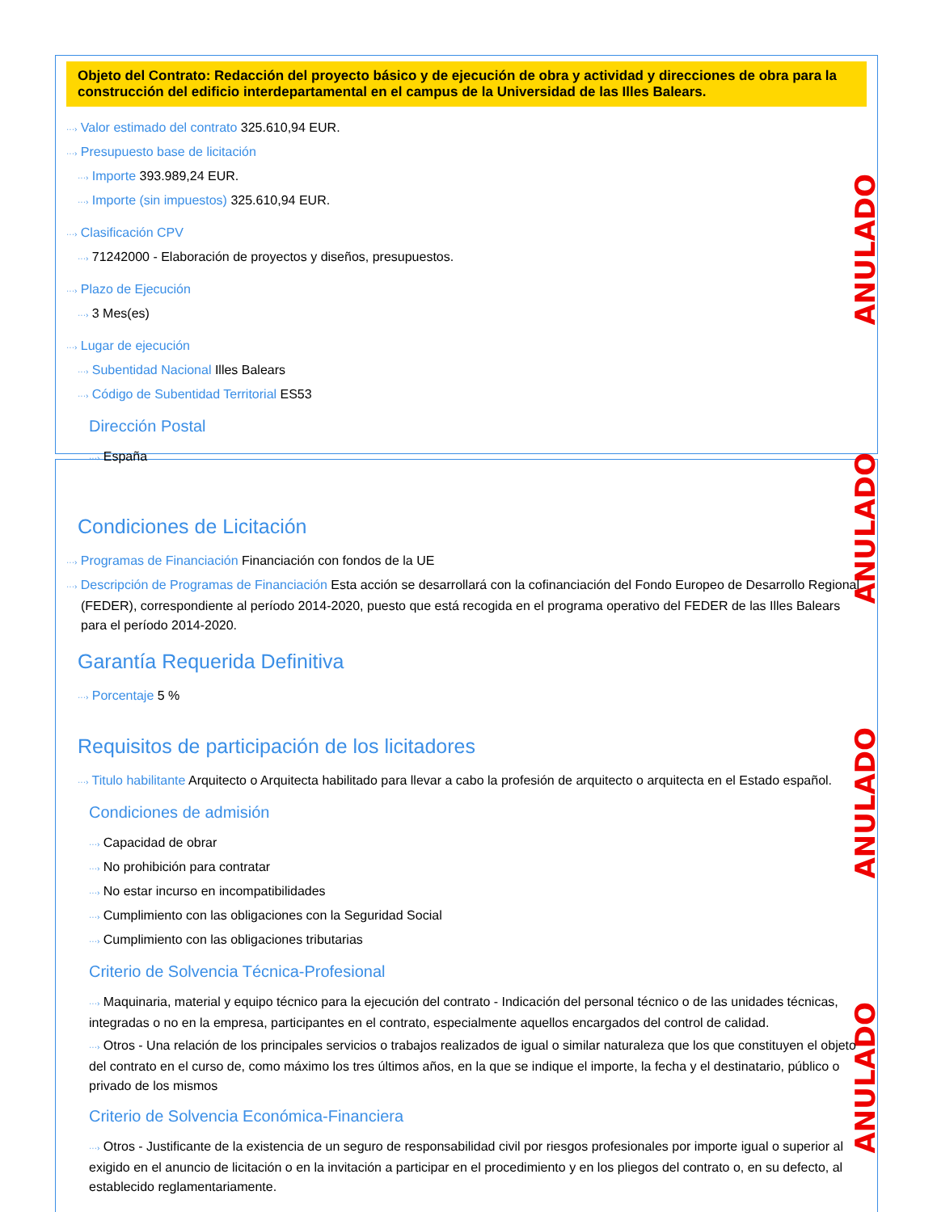ANULADO
ANULADO
ANULADO
ANULADO
Objeto del Contrato: Redacción del proyecto básico y de ejecución de obra y actividad y direcciones de obra para la construcción del edificio interdepartamental en el campus de la Universidad de las Illes Balears.
···› Valor estimado del contrato 325.610,94 EUR.
···› Presupuesto base de licitación
···› Importe 393.989,24 EUR.
···› Importe (sin impuestos) 325.610,94 EUR.
···› Clasificación CPV
···› 71242000 - Elaboración de proyectos y diseños, presupuestos.
···› Plazo de Ejecución
···› 3 Mes(es)
···› Lugar de ejecución
···› Subentidad Nacional Illes Balears
···› Código de Subentidad Territorial ES53
Dirección Postal
···› España
Condiciones de Licitación
···› Programas de Financiación Financiación con fondos de la UE
···› Descripción de Programas de Financiación Esta acción se desarrollará con la cofinanciación del Fondo Europeo de Desarrollo Regional (FEDER), correspondiente al período 2014-2020, puesto que está recogida en el programa operativo del FEDER de las Illes Balears para el período 2014-2020.
Garantía Requerida Definitiva
···› Porcentaje 5 %
Requisitos de participación de los licitadores
···› Titulo habilitante Arquitecto o Arquitecta habilitado para llevar a cabo la profesión de arquitecto o arquitecta en el Estado español.
Condiciones de admisión
···› Capacidad de obrar
···› No prohibición para contratar
···› No estar incurso en incompatibilidades
···› Cumplimiento con las obligaciones con la Seguridad Social
···› Cumplimiento con las obligaciones tributarias
Criterio de Solvencia Técnica-Profesional
···› Maquinaria, material y equipo técnico para la ejecución del contrato - Indicación del personal técnico o de las unidades técnicas, integradas o no en la empresa, participantes en el contrato, especialmente aquellos encargados del control de calidad.
···› Otros - Una relación de los principales servicios o trabajos realizados de igual o similar naturaleza que los que constituyen el objeto del contrato en el curso de, como máximo los tres últimos años, en la que se indique el importe, la fecha y el destinatario, público o privado de los mismos
Criterio de Solvencia Económica-Financiera
···› Otros - Justificante de la existencia de un seguro de responsabilidad civil por riesgos profesionales por importe igual o superior al exigido en el anuncio de licitación o en la invitación a participar en el procedimiento y en los pliegos del contrato o, en su defecto, al establecido reglamentariamente.